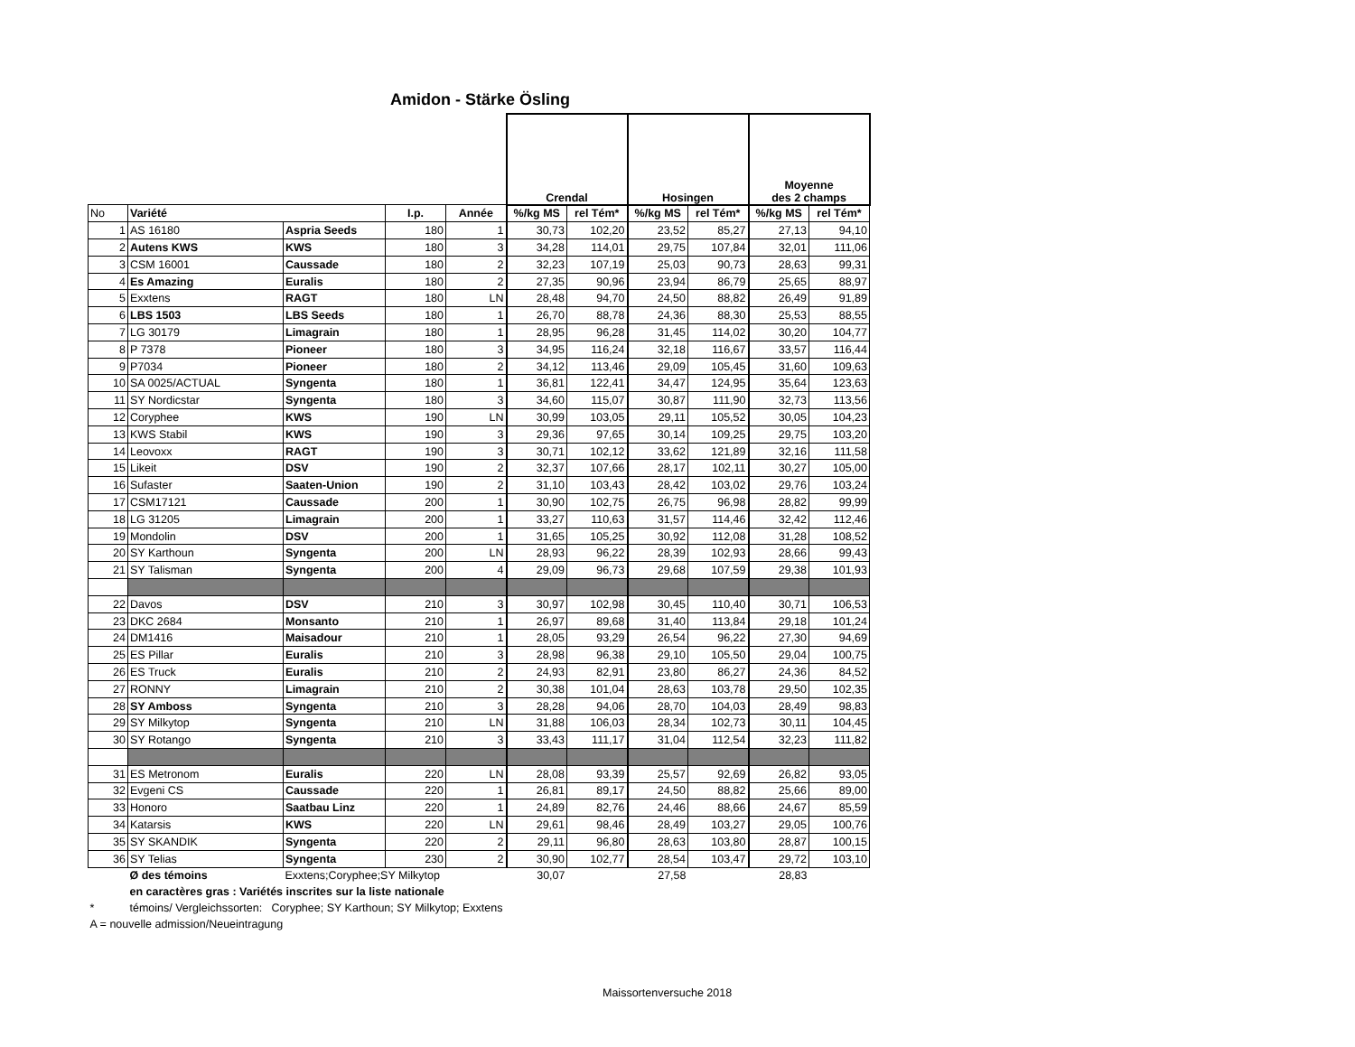Amidon - Stärke Ösling
| | | | | | Crendal | | Hosingen | | Moyenne des 2 champs | |
| No | Variété | | I.p. | Année | %/kg MS | rel Tém* | %/kg MS | rel Tém* | %/kg MS | rel Tém* |
| 1 | AS 16180 | Aspria Seeds | 180 | 1 | 30,73 | 102,20 | 23,52 | 85,27 | 27,13 | 94,10 |
| 2 | Autens KWS | KWS | 180 | 3 | 34,28 | 114,01 | 29,75 | 107,84 | 32,01 | 111,06 |
| 3 | CSM 16001 | Caussade | 180 | 2 | 32,23 | 107,19 | 25,03 | 90,73 | 28,63 | 99,31 |
| 4 | Es Amazing | Euralis | 180 | 2 | 27,35 | 90,96 | 23,94 | 86,79 | 25,65 | 88,97 |
| 5 | Exxtens | RAGT | 180 | LN | 28,48 | 94,70 | 24,50 | 88,82 | 26,49 | 91,89 |
| 6 | LBS 1503 | LBS Seeds | 180 | 1 | 26,70 | 88,78 | 24,36 | 88,30 | 25,53 | 88,55 |
| 7 | LG 30179 | Limagrain | 180 | 1 | 28,95 | 96,28 | 31,45 | 114,02 | 30,20 | 104,77 |
| 8 | P 7378 | Pioneer | 180 | 3 | 34,95 | 116,24 | 32,18 | 116,67 | 33,57 | 116,44 |
| 9 | P7034 | Pioneer | 180 | 2 | 34,12 | 113,46 | 29,09 | 105,45 | 31,60 | 109,63 |
| 10 | SA 0025/ACTUAL | Syngenta | 180 | 1 | 36,81 | 122,41 | 34,47 | 124,95 | 35,64 | 123,63 |
| 11 | SY Nordicstar | Syngenta | 180 | 3 | 34,60 | 115,07 | 30,87 | 111,90 | 32,73 | 113,56 |
| 12 | Coryphee | KWS | 190 | LN | 30,99 | 103,05 | 29,11 | 105,52 | 30,05 | 104,23 |
| 13 | KWS Stabil | KWS | 190 | 3 | 29,36 | 97,65 | 30,14 | 109,25 | 29,75 | 103,20 |
| 14 | Leovoxx | RAGT | 190 | 3 | 30,71 | 102,12 | 33,62 | 121,89 | 32,16 | 111,58 |
| 15 | Likeit | DSV | 190 | 2 | 32,37 | 107,66 | 28,17 | 102,11 | 30,27 | 105,00 |
| 16 | Sufaster | Saaten-Union | 190 | 2 | 31,10 | 103,43 | 28,42 | 103,02 | 29,76 | 103,24 |
| 17 | CSM17121 | Caussade | 200 | 1 | 30,90 | 102,75 | 26,75 | 96,98 | 28,82 | 99,99 |
| 18 | LG 31205 | Limagrain | 200 | 1 | 33,27 | 110,63 | 31,57 | 114,46 | 32,42 | 112,46 |
| 19 | Mondolin | DSV | 200 | 1 | 31,65 | 105,25 | 30,92 | 112,08 | 31,28 | 108,52 |
| 20 | SY Karthoun | Syngenta | 200 | LN | 28,93 | 96,22 | 28,39 | 102,93 | 28,66 | 99,43 |
| 21 | SY Talisman | Syngenta | 200 | 4 | 29,09 | 96,73 | 29,68 | 107,59 | 29,38 | 101,93 |
| 22 | Davos | DSV | 210 | 3 | 30,97 | 102,98 | 30,45 | 110,40 | 30,71 | 106,53 |
| 23 | DKC 2684 | Monsanto | 210 | 1 | 26,97 | 89,68 | 31,40 | 113,84 | 29,18 | 101,24 |
| 24 | DM1416 | Maisadour | 210 | 1 | 28,05 | 93,29 | 26,54 | 96,22 | 27,30 | 94,69 |
| 25 | ES Pillar | Euralis | 210 | 3 | 28,98 | 96,38 | 29,10 | 105,50 | 29,04 | 100,75 |
| 26 | ES Truck | Euralis | 210 | 2 | 24,93 | 82,91 | 23,80 | 86,27 | 24,36 | 84,52 |
| 27 | RONNY | Limagrain | 210 | 2 | 30,38 | 101,04 | 28,63 | 103,78 | 29,50 | 102,35 |
| 28 | SY Amboss | Syngenta | 210 | 3 | 28,28 | 94,06 | 28,70 | 104,03 | 28,49 | 98,83 |
| 29 | SY Milkytop | Syngenta | 210 | LN | 31,88 | 106,03 | 28,34 | 102,73 | 30,11 | 104,45 |
| 30 | SY Rotango | Syngenta | 210 | 3 | 33,43 | 111,17 | 31,04 | 112,54 | 32,23 | 111,82 |
| 31 | ES Metronom | Euralis | 220 | LN | 28,08 | 93,39 | 25,57 | 92,69 | 26,82 | 93,05 |
| 32 | Evgeni CS | Caussade | 220 | 1 | 26,81 | 89,17 | 24,50 | 88,82 | 25,66 | 89,00 |
| 33 | Honoro | Saatbau Linz | 220 | 1 | 24,89 | 82,76 | 24,46 | 88,66 | 24,67 | 85,59 |
| 34 | Katarsis | KWS | 220 | LN | 29,61 | 98,46 | 28,49 | 103,27 | 29,05 | 100,76 |
| 35 | SY SKANDIK | Syngenta | 220 | 2 | 29,11 | 96,80 | 28,63 | 103,80 | 28,87 | 100,15 |
| 36 | SY Telias | Syngenta | 230 | 2 | 30,90 | 102,77 | 28,54 | 103,47 | 29,72 | 103,10 |
| | Ø des témoins | Exxtens;Coryphee;SY Milkytop | | | 30,07 | | 27,58 | | 28,83 | |
| | en caractères gras : Variétés inscrites sur la liste nationale | | | | | | | | | |
| * | témoins/ Vergleichssorten: Coryphee; SY Karthoun; SY Milkytop; Exxtens | | | | | | | | | |
| A = nouvelle admission/Neueintragung | | | | | | | | | | |
Maissortenversuche 2018